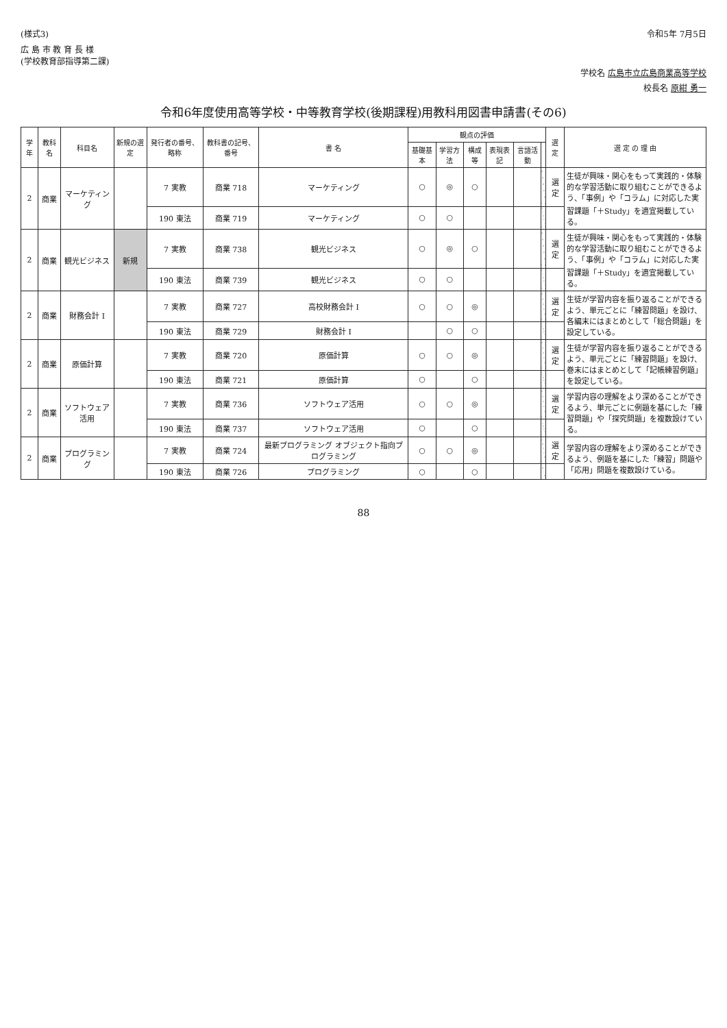(様式3) 令和5年 7月5日
広 島 市 教 育 長 様
(学校教育部指導第二課)
学校名 広島市立広島商業高等学校
校長名 原紺 勇一
令和6年度使用高等学校・中等教育学校(後期課程)用教科用図書申請書(その6)
| 学年 | 教科名 | 科目名 | 新規の選定 | 発行者の番号、略称 | 教科書の記号、番号 | 書 名 | 観点の評価 | | | | | | 選定 | 選 定 の 理 由 |
| --- | --- | --- | --- | --- | --- | --- | --- | --- | --- | --- | --- | --- | --- | --- |
| | | | | | | | 基礎基本 | 学習方法 | 構成等 | 表現表記 | 言語活動 | | | |
| 2 | 商業 | マーケティング | | 7 実教 | 商業 718 | マーケティング | ○ | ◎ | ○ | | | | 選定 | 生徒が興味・関心をもって実践的・体験的な学習活動に取り組むことができるよう、「事例」や「コラム」に対応した実習課題「＋Study」を適宜掲載している。 |
| | | | | 190 東法 | 商業 719 | マーケティング | ○ | ○ | | | | | | |
| 2 | 商業 | 観光ビジネス | 新規 | 7 実教 | 商業 738 | 観光ビジネス | ○ | ◎ | ○ | | | | 選定 | 生徒が興味・関心をもって実践的・体験的な学習活動に取り組むことができるよう、「事例」や「コラム」に対応した実習課題「＋Study」を適宜掲載している。 |
| | | | | 190 東法 | 商業 739 | 観光ビジネス | ○ | ○ | | | | | | |
| 2 | 商業 | 財務会計 I | | 7 実教 | 商業 727 | 高校財務会計 I | ○ | ○ | ◎ | | | | 選定 | 生徒が学習内容を振り返ることができるよう、単元ごとに「練習問題」を設け、各編末にはまとめとして「総合問題」を設定している。 |
| | | | | 190 東法 | 商業 729 | 財務会計 I | | ○ | ○ | | | | | |
| 2 | 商業 | 原価計算 | | 7 実教 | 商業 720 | 原価計算 | ○ | ○ | ◎ | | | | 選定 | 生徒が学習内容を振り返ることができるよう、単元ごとに「練習問題」を設け、巻末にはまとめとして「記帳練習例題」を設定している。 |
| | | | | 190 東法 | 商業 721 | 原価計算 | ○ | | ○ | | | | | |
| 2 | 商業 | ソフトウェア活用 | | 7 実教 | 商業 736 | ソフトウェア活用 | ○ | ○ | ◎ | | | | 選定 | 学習内容の理解をより深めることができるよう、単元ごとに例題を基にした「練習問題」や「探究問題」を複数設けている。 |
| | | | | 190 東法 | 商業 737 | ソフトウェア活用 | ○ | | ○ | | | | | |
| 2 | 商業 | プログラミング | | 7 実教 | 商業 724 | 最新プログラミング オブジェクト指向プログラミング | ○ | ○ | ◎ | | | | 選定 | 学習内容の理解をより深めることができるよう、例題を基にした「練習」問題や「応用」問題を複数設けている。 |
| | | | | 190 東法 | 商業 726 | プログラミング | ○ | | ○ | | | | | |
88